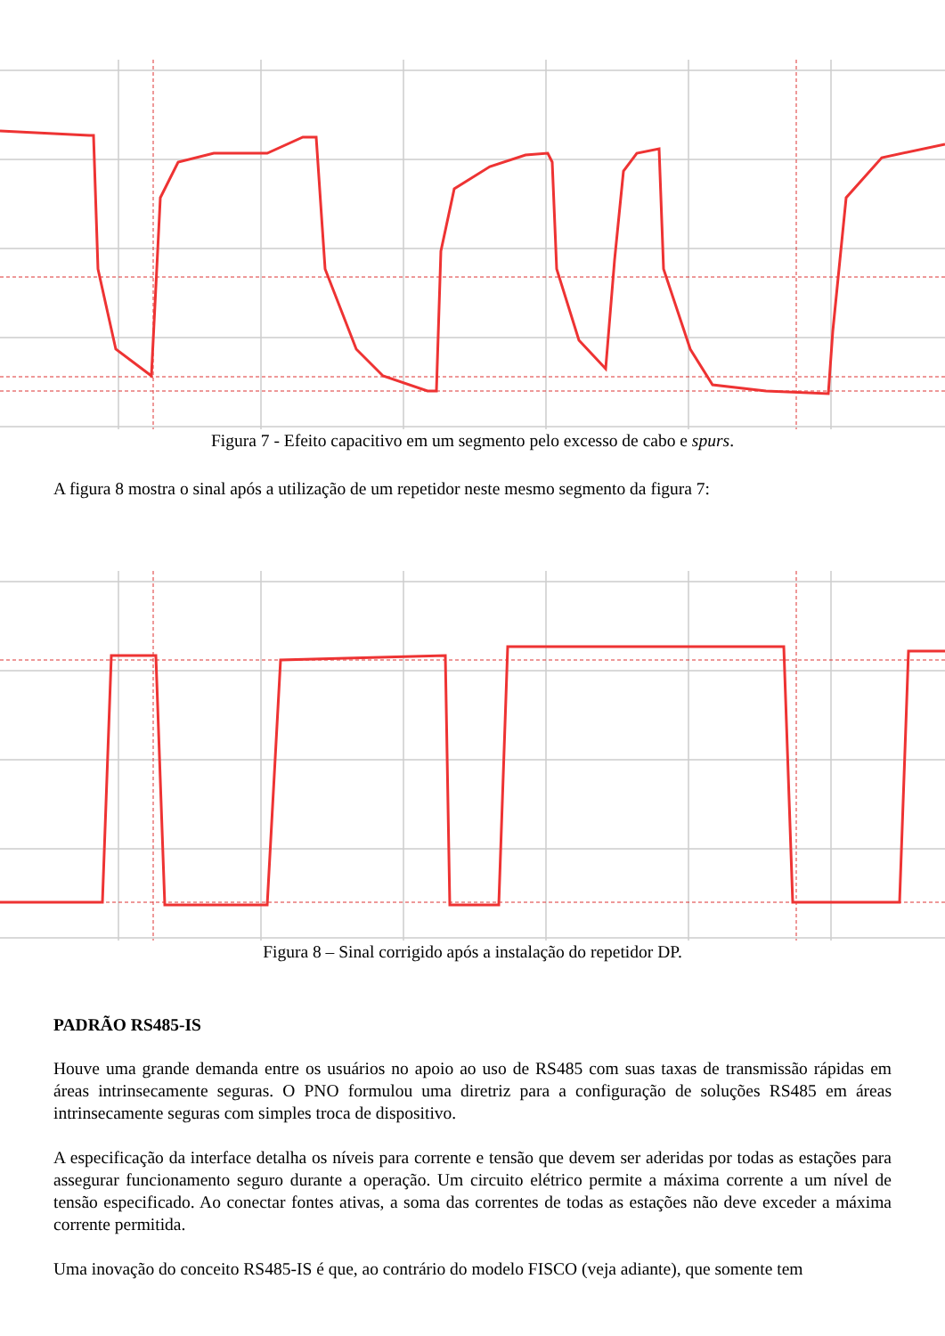Figura 7 - Efeito capacitivo em um segmento pelo excesso de cabo e spurs.
A figura 8 mostra o sinal após a utilização de um repetidor neste mesmo segmento da figura 7:
Figura 8 – Sinal corrigido após a instalação do repetidor DP.
PADRÃO RS485-IS
Houve uma grande demanda entre os usuários no apoio ao uso de RS485 com suas taxas de transmissão rápidas em áreas intrinsecamente seguras. O PNO formulou uma diretriz para a configuração de soluções RS485 em áreas intrinsecamente seguras com simples troca de dispositivo.
A especificação da interface detalha os níveis para corrente e tensão que devem ser aderidas por todas as estações para assegurar funcionamento seguro durante a operação. Um circuito elétrico permite a máxima corrente a um nível de tensão especificado. Ao conectar fontes ativas, a soma das correntes de todas as estações não deve exceder a máxima corrente permitida.
Uma inovação do conceito RS485-IS é que, ao contrário do modelo FISCO (veja adiante), que somente tem